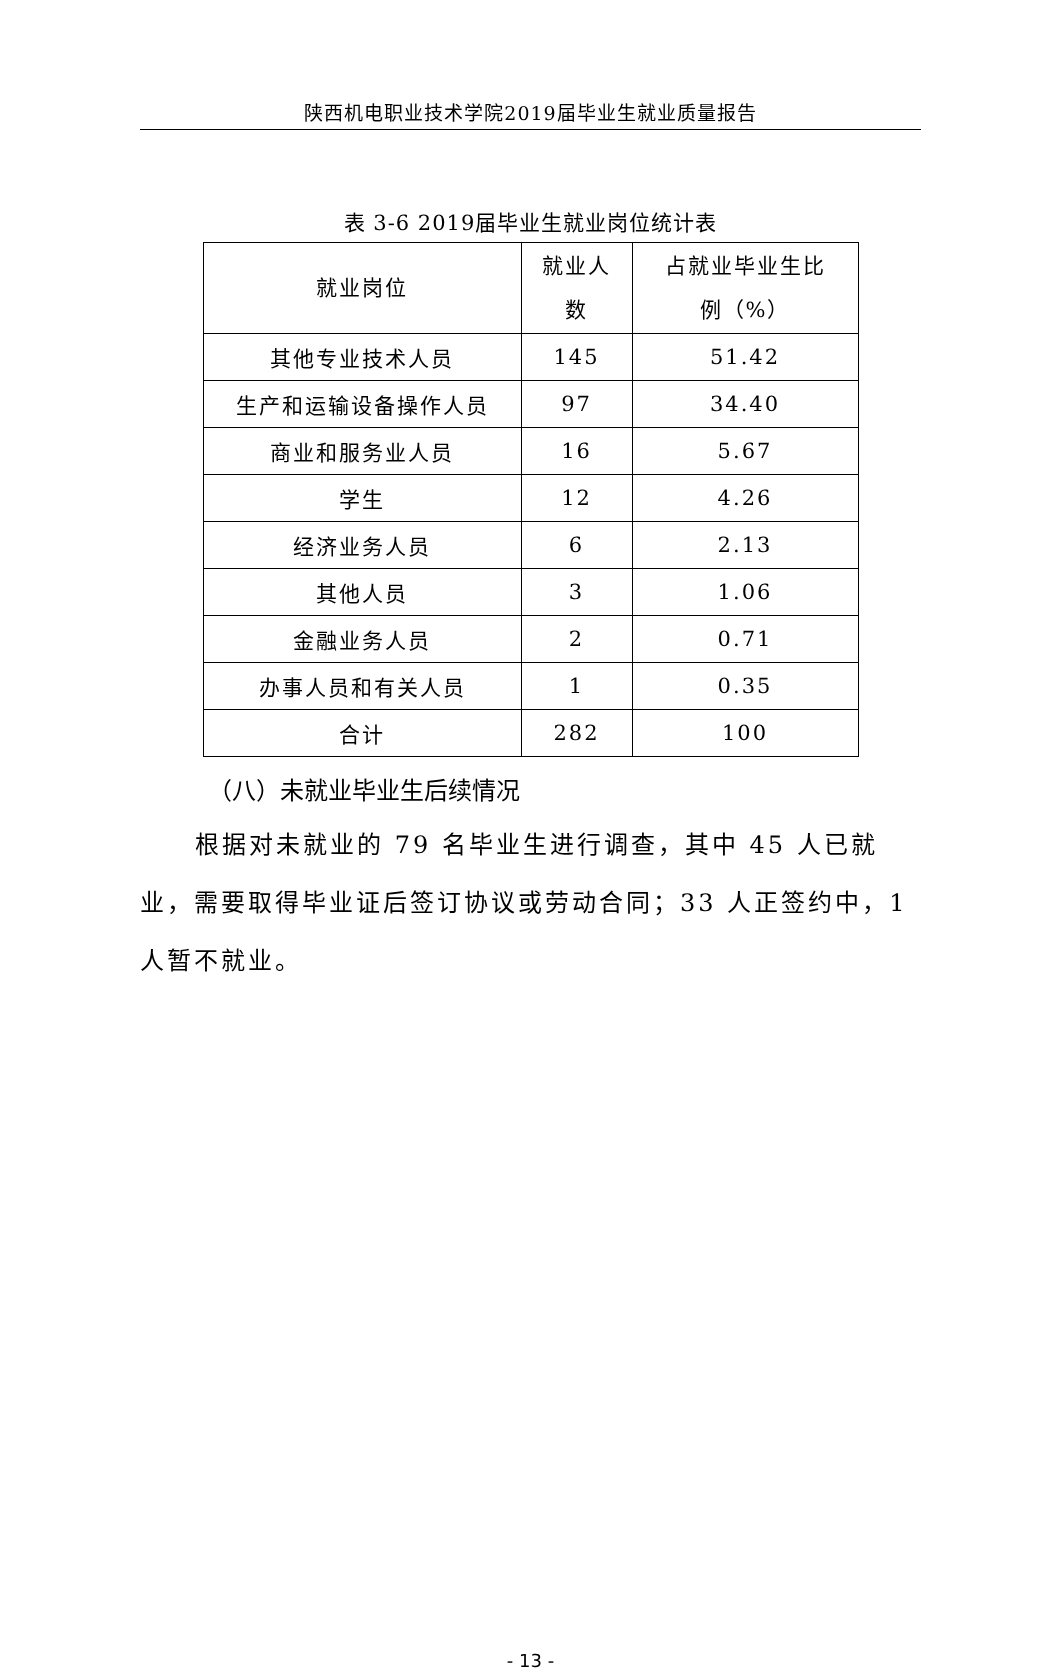陕西机电职业技术学院2019届毕业生就业质量报告
表 3-6 2019届毕业生就业岗位统计表
| 就业岗位 | 就业人 数 | 占就业毕业生比 例（%） |
| --- | --- | --- |
| 其他专业技术人员 | 145 | 51.42 |
| 生产和运输设备操作人员 | 97 | 34.40 |
| 商业和服务业人员 | 16 | 5.67 |
| 学生 | 12 | 4.26 |
| 经济业务人员 | 6 | 2.13 |
| 其他人员 | 3 | 1.06 |
| 金融业务人员 | 2 | 0.71 |
| 办事人员和有关人员 | 1 | 0.35 |
| 合计 | 282 | 100 |
（八）未就业毕业生后续情况
根据对未就业的 79 名毕业生进行调查，其中 45 人已就业，需要取得毕业证后签订协议或劳动合同；33 人正签约中，1 人暂不就业。
- 13 -